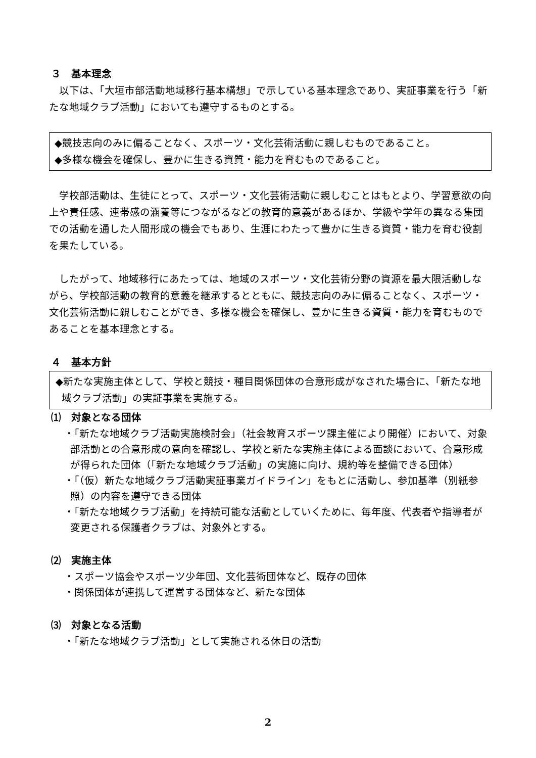３　基本理念
以下は、「大垣市部活動地域移行基本構想」で示している基本理念であり、実証事業を行う「新たな地域クラブ活動」においても遵守するものとする。
◆競技志向のみに偏ることなく、スポーツ・文化芸術活動に親しむものであること。
◆多様な機会を確保し、豊かに生きる資質・能力を育むものであること。
学校部活動は、生徒にとって、スポーツ・文化芸術活動に親しむことはもとより、学習意欲の向上や責任感、連帯感の涵養等につながるなどの教育的意義があるほか、学級や学年の異なる集団での活動を通した人間形成の機会でもあり、生涯にわたって豊かに生きる資質・能力を育む役割を果たしている。
したがって、地域移行にあたっては、地域のスポーツ・文化芸術分野の資源を最大限活動しながら、学校部活動の教育的意義を継承するとともに、競技志向のみに偏ることなく、スポーツ・文化芸術活動に親しむことができ、多様な機会を確保し、豊かに生きる資質・能力を育むものであることを基本理念とする。
４　基本方針
◆新たな実施主体として、学校と競技・種目関係団体の合意形成がなされた場合に、「新たな地域クラブ活動」の実証事業を実施する。
⑴　対象となる団体
・「新たな地域クラブ活動実施検討会」（社会教育スポーツ課主催により開催）において、対象部活動との合意形成の意向を確認し、学校と新たな実施主体による面談において、合意形成が得られた団体（「新たな地域クラブ活動」の実施に向け、規約等を整備できる団体）
・「（仮）新たな地域クラブ活動実証事業ガイドライン」をもとに活動し、参加基準（別紙参照）の内容を遵守できる団体
・「新たな地域クラブ活動」を持続可能な活動としていくために、毎年度、代表者や指導者が変更される保護者クラブは、対象外とする。
⑵　実施主体
・スポーツ協会やスポーツ少年団、文化芸術団体など、既存の団体
・関係団体が連携して運営する団体など、新たな団体
⑶　対象となる活動
・「新たな地域クラブ活動」として実施される休日の活動
2